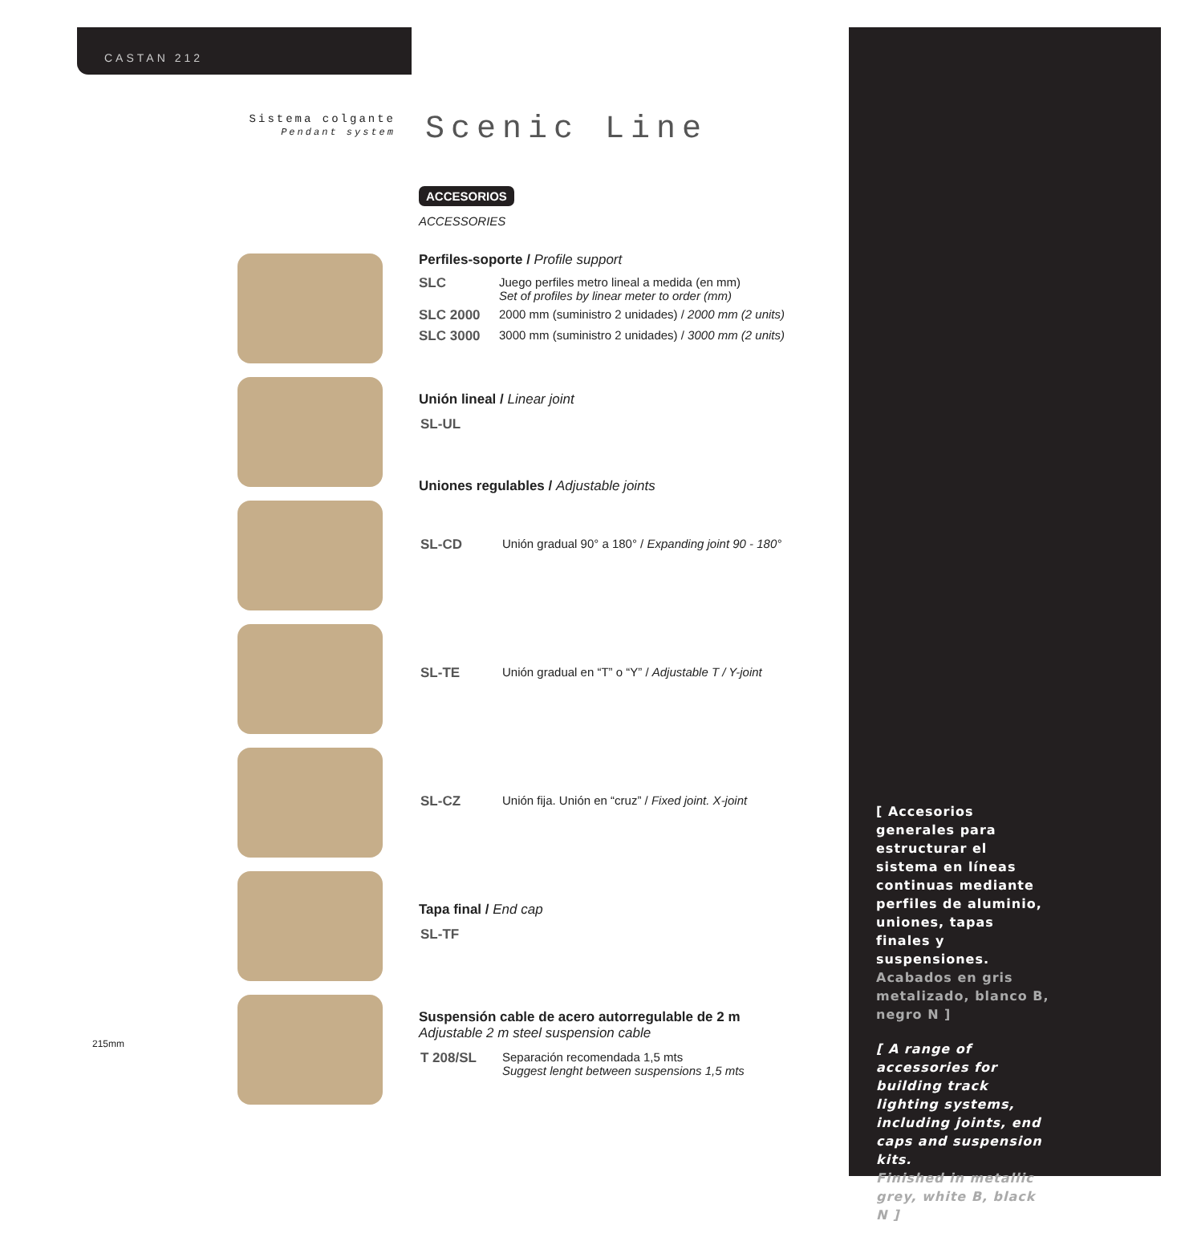CASTAN 212
Sistema colgante
Pendant system
Scenic Line
ACCESORIOS
ACCESSORIES
Perfiles-soporte / Profile support
| SLC | Juego perfiles metro lineal a medida (en mm) Set of profiles by linear meter to order (mm) |
| SLC 2000 | 2000 mm (suministro 2 unidades) / 2000 mm (2 units) |
| SLC 3000 | 3000 mm (suministro 2 unidades) / 3000 mm (2 units) |
Unión lineal / Linear joint
| SL-UL |
Uniones regulables / Adjustable joints
| SL-CD | Unión gradual 90° a 180° / Expanding joint 90 - 180° |
| SL-TE | Unión gradual en “T” o “Y” / Adjustable T / Y-joint |
| SL-CZ | Unión fija. Unión en “cruz” / Fixed joint. X-joint |
Tapa final / End cap
| SL-TF |
Suspensión cable de acero autorregulable de 2 m
Adjustable 2 m steel suspension cable
| T 208/SL | Separación recomendada 1,5 mts Suggest lenght between suspensions 1,5 mts |
215mm
[ Accesorios generales para estructurar el sistema en líneas continuas mediante perfiles de aluminio, uniones, tapas finales y suspensiones.
Acabados en gris metalizado, blanco B, negro N ]
[ A range of accessories for building track lighting systems, including joints, end caps and suspension kits.
Finished in metallic grey, white B, black N ]